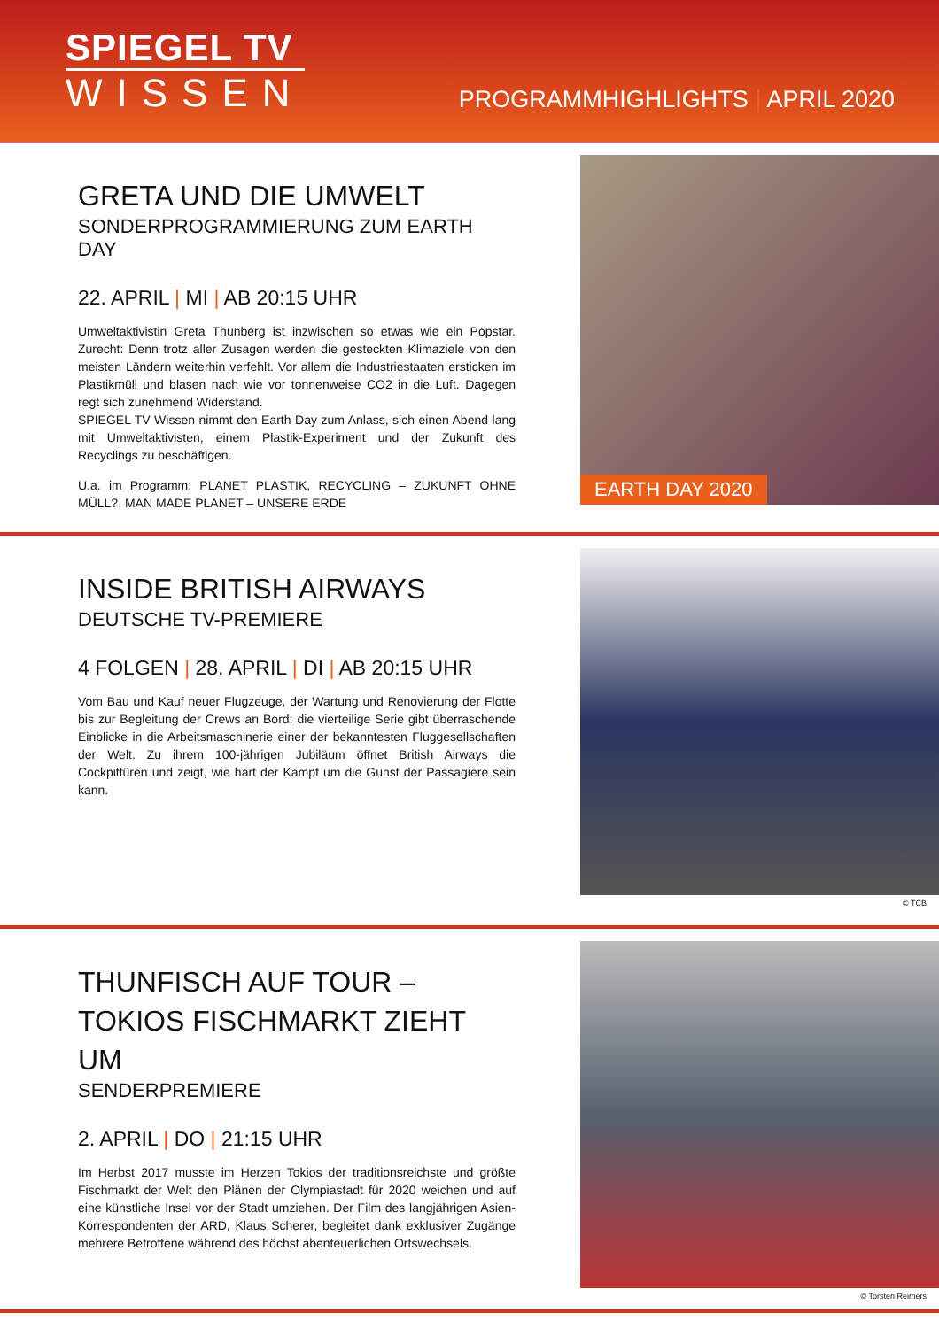SPIEGEL TV
WISSEN
PROGRAMMHIGHLIGHTS | APRIL 2020
GRETA UND DIE UMWELT
SONDERPROGRAMMIERUNG ZUM EARTH DAY
22. APRIL | MI | AB 20:15 UHR
Umweltaktivistin Greta Thunberg ist inzwischen so etwas wie ein Popstar. Zurecht: Denn trotz aller Zusagen werden die gesteckten Klimaziele von den meisten Ländern weiterhin verfehlt. Vor allem die Industriestaaten ersticken im Plastikmüll und blasen nach wie vor tonnenweise CO2 in die Luft. Dagegen regt sich zunehmend Widerstand.
SPIEGEL TV Wissen nimmt den Earth Day zum Anlass, sich einen Abend lang mit Umweltaktivisten, einem Plastik-Experiment und der Zukunft des Recyclings zu beschäftigen.
U.a. im Programm: PLANET PLASTIK, RECYCLING – ZUKUNFT OHNE MÜLL?, MAN MADE PLANET – UNSERE ERDE
EARTH DAY 2020
INSIDE BRITISH AIRWAYS
DEUTSCHE TV-PREMIERE
4 FOLGEN | 28. APRIL | DI | AB 20:15 UHR
Vom Bau und Kauf neuer Flugzeuge, der Wartung und Renovierung der Flotte bis zur Begleitung der Crews an Bord: die vierteilige Serie gibt überraschende Einblicke in die Arbeitsmaschinerie einer der bekanntesten Fluggesellschaften der Welt. Zu ihrem 100-jährigen Jubiläum öffnet British Airways die Cockpittüren und zeigt, wie hart der Kampf um die Gunst der Passagiere sein kann.
© TCB
THUNFISCH AUF TOUR –
TOKIOS FISCHMARKT ZIEHT UM
SENDERPREMIERE
2. APRIL | DO | 21:15 UHR
Im Herbst 2017 musste im Herzen Tokios der traditionsreichste und größte Fischmarkt der Welt den Plänen der Olympiastadt für 2020 weichen und auf eine künstliche Insel vor der Stadt umziehen. Der Film des langjährigen Asien-Korrespondenten der ARD, Klaus Scherer, begleitet dank exklusiver Zugänge mehrere Betroffene während des höchst abenteuerlichen Ortswechsels.
© Torsten Reimers